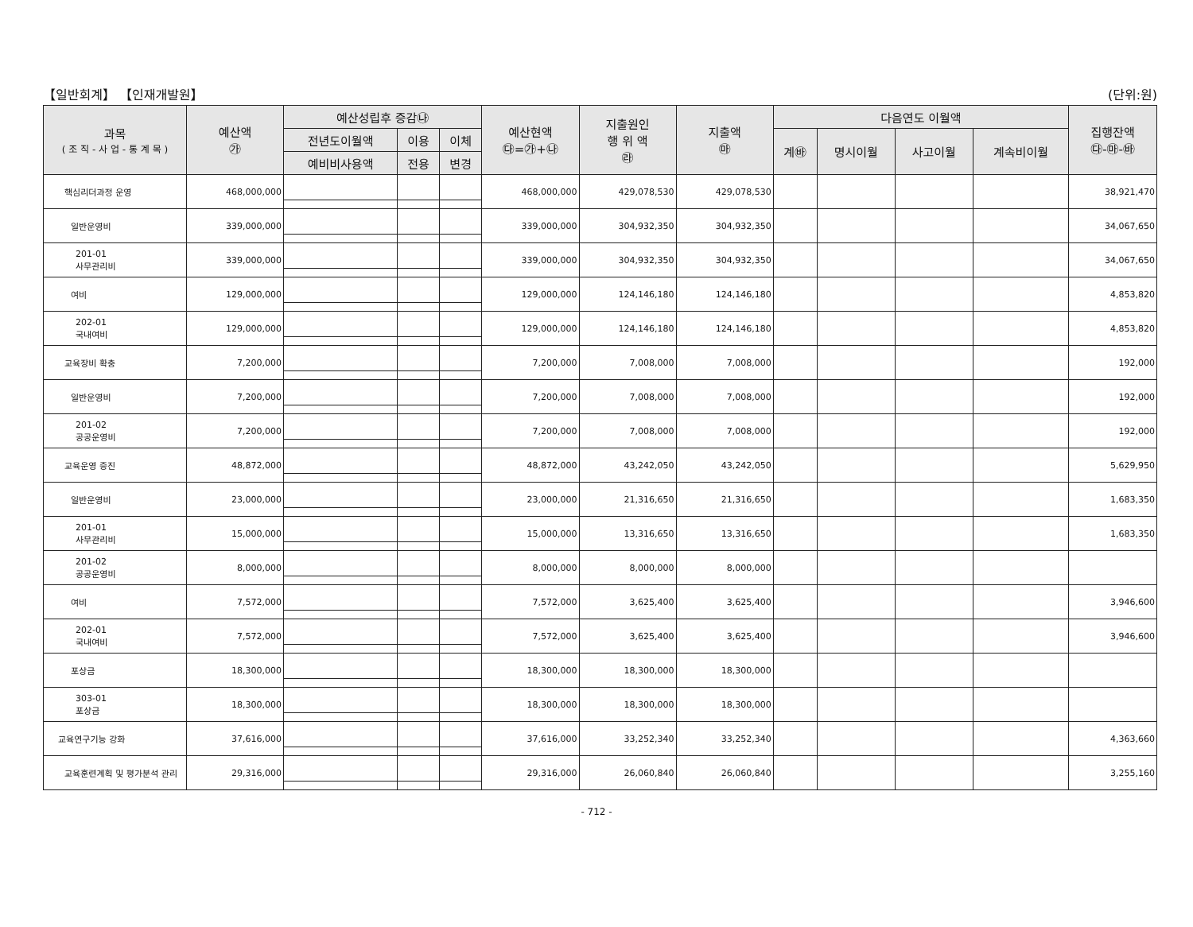【일반회계】 【인재개발원】 (단위:원)
| 과목 ( 조 직 - 사 업 - 통 계 목 ) | 예산액 ㉮ | 예산성립후 증감㉯ | | | 예산현액 ㉰=㉮+㉯ | 지출원인 행 위 액 ㉱ | 지출액 ㉲ | 다음연도 이월액 | | | | 집행잔액 ㉰-㉲-㉳ |
| --- | --- | --- | --- | --- | --- | --- | --- | --- | --- | --- | --- | --- |
| | | 전년도이월액 | 이용 | 이체 | | | | 계㉳ | 명시이월 | 사고이월 | 계속비이월 | |
| | | 예비비사용액 | 전용 | 변경 | | | | | | | | |
| 핵심리더과정 운영 | 468,000,000 | | | | 468,000,000 | 429,078,530 | 429,078,530 | | | | | 38,921,470 |
| 일반운영비 | 339,000,000 | | | | 339,000,000 | 304,932,350 | 304,932,350 | | | | | 34,067,650 |
| 201-01 사무관리비 | 339,000,000 | | | | 339,000,000 | 304,932,350 | 304,932,350 | | | | | 34,067,650 |
| 여비 | 129,000,000 | | | | 129,000,000 | 124,146,180 | 124,146,180 | | | | | 4,853,820 |
| 202-01 국내여비 | 129,000,000 | | | | 129,000,000 | 124,146,180 | 124,146,180 | | | | | 4,853,820 |
| 교육장비 확충 | 7,200,000 | | | | 7,200,000 | 7,008,000 | 7,008,000 | | | | | 192,000 |
| 일반운영비 | 7,200,000 | | | | 7,200,000 | 7,008,000 | 7,008,000 | | | | | 192,000 |
| 201-02 공공운영비 | 7,200,000 | | | | 7,200,000 | 7,008,000 | 7,008,000 | | | | | 192,000 |
| 교육운영 증진 | 48,872,000 | | | | 48,872,000 | 43,242,050 | 43,242,050 | | | | | 5,629,950 |
| 일반운영비 | 23,000,000 | | | | 23,000,000 | 21,316,650 | 21,316,650 | | | | | 1,683,350 |
| 201-01 사무관리비 | 15,000,000 | | | | 15,000,000 | 13,316,650 | 13,316,650 | | | | | 1,683,350 |
| 201-02 공공운영비 | 8,000,000 | | | | 8,000,000 | 8,000,000 | 8,000,000 | | | | | |
| 여비 | 7,572,000 | | | | 7,572,000 | 3,625,400 | 3,625,400 | | | | | 3,946,600 |
| 202-01 국내여비 | 7,572,000 | | | | 7,572,000 | 3,625,400 | 3,625,400 | | | | | 3,946,600 |
| 포상금 | 18,300,000 | | | | 18,300,000 | 18,300,000 | 18,300,000 | | | | | |
| 303-01 포상금 | 18,300,000 | | | | 18,300,000 | 18,300,000 | 18,300,000 | | | | | |
| 교육연구기능 강화 | 37,616,000 | | | | 37,616,000 | 33,252,340 | 33,252,340 | | | | | 4,363,660 |
| 교육훈련계획 및 평가분석 관리 | 29,316,000 | | | | 29,316,000 | 26,060,840 | 26,060,840 | | | | | 3,255,160 |
- 712 -